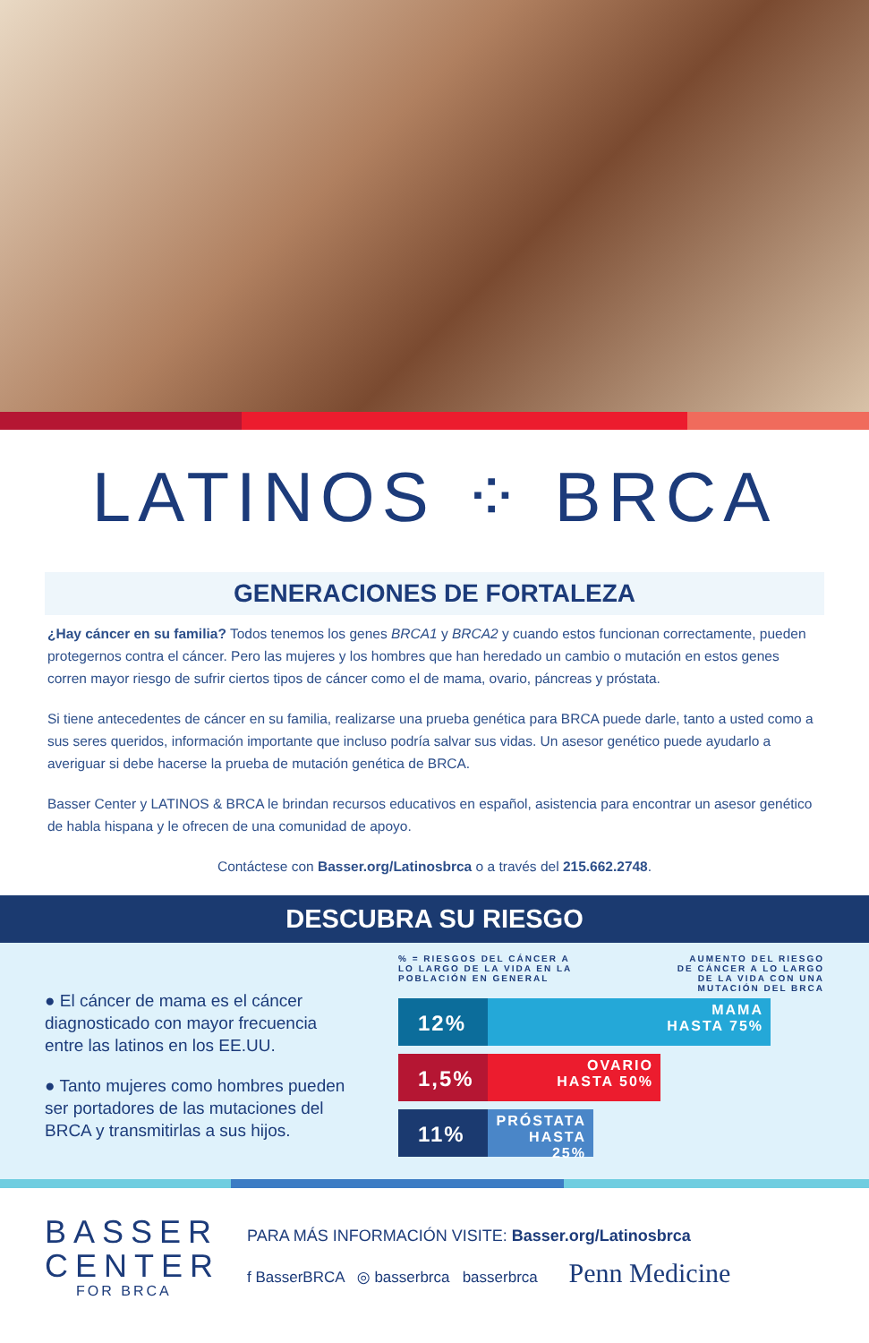LATINOS ⁘ BRCA
GENERACIONES DE FORTALEZA
¿Hay cáncer en su familia? Todos tenemos los genes BRCA1 y BRCA2 y cuando estos funcionan correctamente, pueden protegernos contra el cáncer. Pero las mujeres y los hombres que han heredado un cambio o mutación en estos genes corren mayor riesgo de sufrir ciertos tipos de cáncer como el de mama, ovario, páncreas y próstata.
Si tiene antecedentes de cáncer en su familia, realizarse una prueba genética para BRCA puede darle, tanto a usted como a sus seres queridos, información importante que incluso podría salvar sus vidas. Un asesor genético puede ayudarlo a averiguar si debe hacerse la prueba de mutación genética de BRCA.
Basser Center y LATINOS & BRCA le brindan recursos educativos en español, asistencia para encontrar un asesor genético de habla hispana y le ofrecen de una comunidad de apoyo.
Contáctese con Basser.org/Latinosbrca o a través del 215.662.2748.
DESCUBRA SU RIESGO
● El cáncer de mama es el cáncer diagnosticado con mayor frecuencia entre las latinos en los EE.UU.
● Tanto mujeres como hombres pueden ser portadores de las mutaciones del BRCA y transmitirlas a sus hijos.
% = RIESGOS DEL CÁNCER A
LO LARGO DE LA VIDA EN LA
POBLACIÓN EN GENERAL AUMENTO DEL RIESGO
DE CÁNCER A LO LARGO
DE LA VIDA CON UNA
MUTACIÓN DEL BRCA
12%
MAMA
HASTA 75%
1,5%
OVARIO
HASTA 50%
11%
PRÓSTATA
HASTA 25%
BASSER
CENTER
FOR BRCA
PARA MÁS INFORMACIÓN VISITE: Basser.org/Latinosbrca
f BasserBRCA ◎ basserbrca basserbrca Penn Medicine